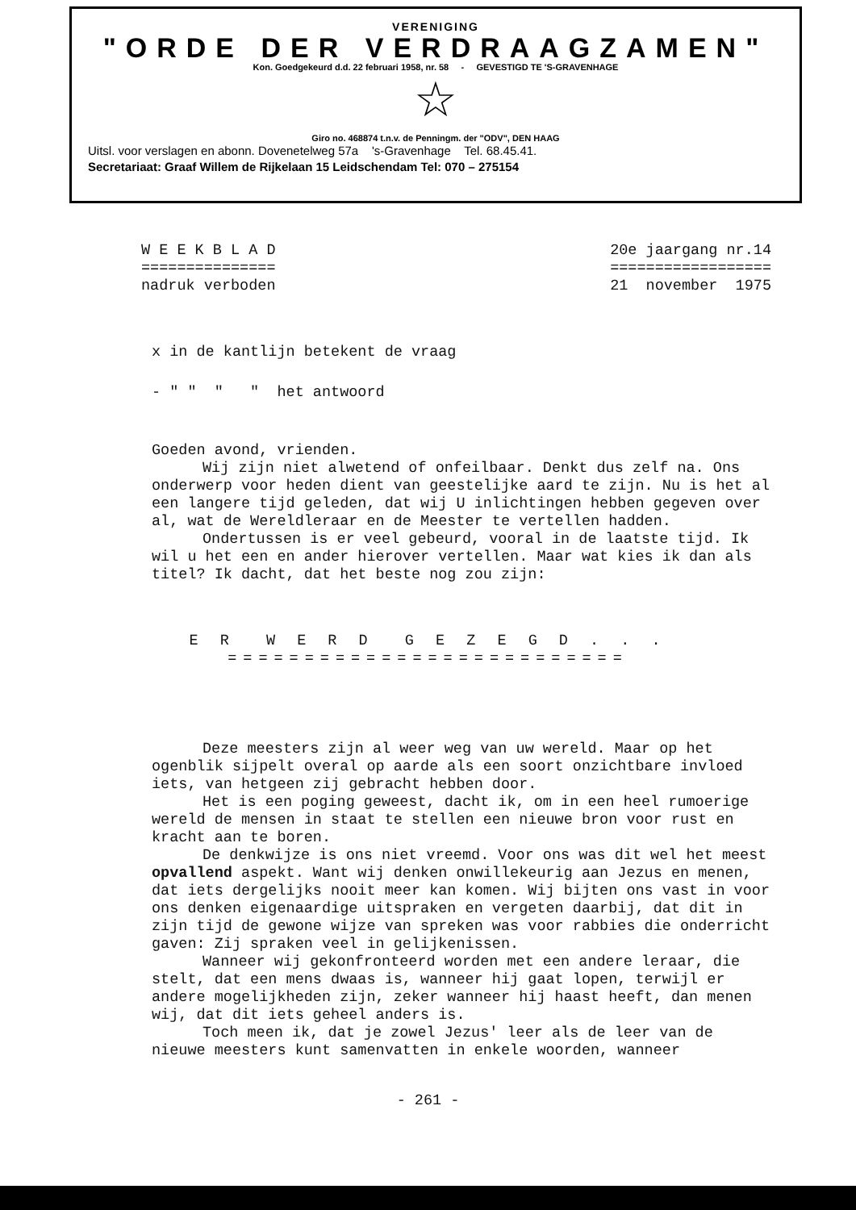VERENIGING
"ORDE DER VERDRAAGZAMEN"
Kon. Goedgekeurd d.d. 22 februari 1958, nr. 58 - GEVESTIGD TE 'S-GRAVENHAGE
☆
Giro no. 468874 t.n.v. de Penningm. der "ODV", DEN HAAG
Uitsl. voor verslagen en abonn. Dovenetelweg 57a 's-Gravenhage Tel. 68.45.41.
Secretariaat: Graaf Willem de Rijkelaan 15 Leidschendam Tel: 070 – 275154
W E E K B L A D
===============
nadruk verboden
20e jaargang nr.14
==================
21 november 1975
x in de kantlijn betekent de vraag
- " " " " het antwoord
Goeden avond, vrienden.
Wij zijn niet alwetend of onfeilbaar. Denkt dus zelf na. Ons onderwerp voor heden dient van geestelijke aard te zijn. Nu is het al een langere tijd geleden, dat wij U inlichtingen hebben gegeven over al, wat de Wereldleraar en de Meester te vertellen hadden.
Ondertussen is er veel gebeurd, vooral in de laatste tijd. Ik wil u het een en ander hierover vertellen. Maar wat kies ik dan als titel? Ik dacht, dat het beste nog zou zijn:
E R W E R D G E Z E G D . . .
==========================
Deze meesters zijn al weer weg van uw wereld. Maar op het ogenblik sijpelt overal op aarde als een soort onzichtbare invloed iets, van hetgeen zij gebracht hebben door.
Het is een poging geweest, dacht ik, om in een heel rumoerige wereld de mensen in staat te stellen een nieuwe bron voor rust en kracht aan te boren.
De denkwijze is ons niet vreemd. Voor ons was dit wel het meest opvallend aspekt. Want wij denken onwillekeurig aan Jezus en menen, dat iets dergelijks nooit meer kan komen. Wij bijten ons vast in voor ons denken eigenaardige uitspraken en vergeten daarbij, dat dit in zijn tijd de gewone wijze van spreken was voor rabbies die onderricht gaven: Zij spraken veel in gelijkenissen.
Wanneer wij gekonfronteerd worden met een andere leraar, die stelt, dat een mens dwaas is, wanneer hij gaat lopen, terwijl er andere mogelijkheden zijn, zeker wanneer hij haast heeft, dan menen wij, dat dit iets geheel anders is.
Toch meen ik, dat je zowel Jezus' leer als de leer van de nieuwe meesters kunt samenvatten in enkele woorden, wanneer
- 261 -